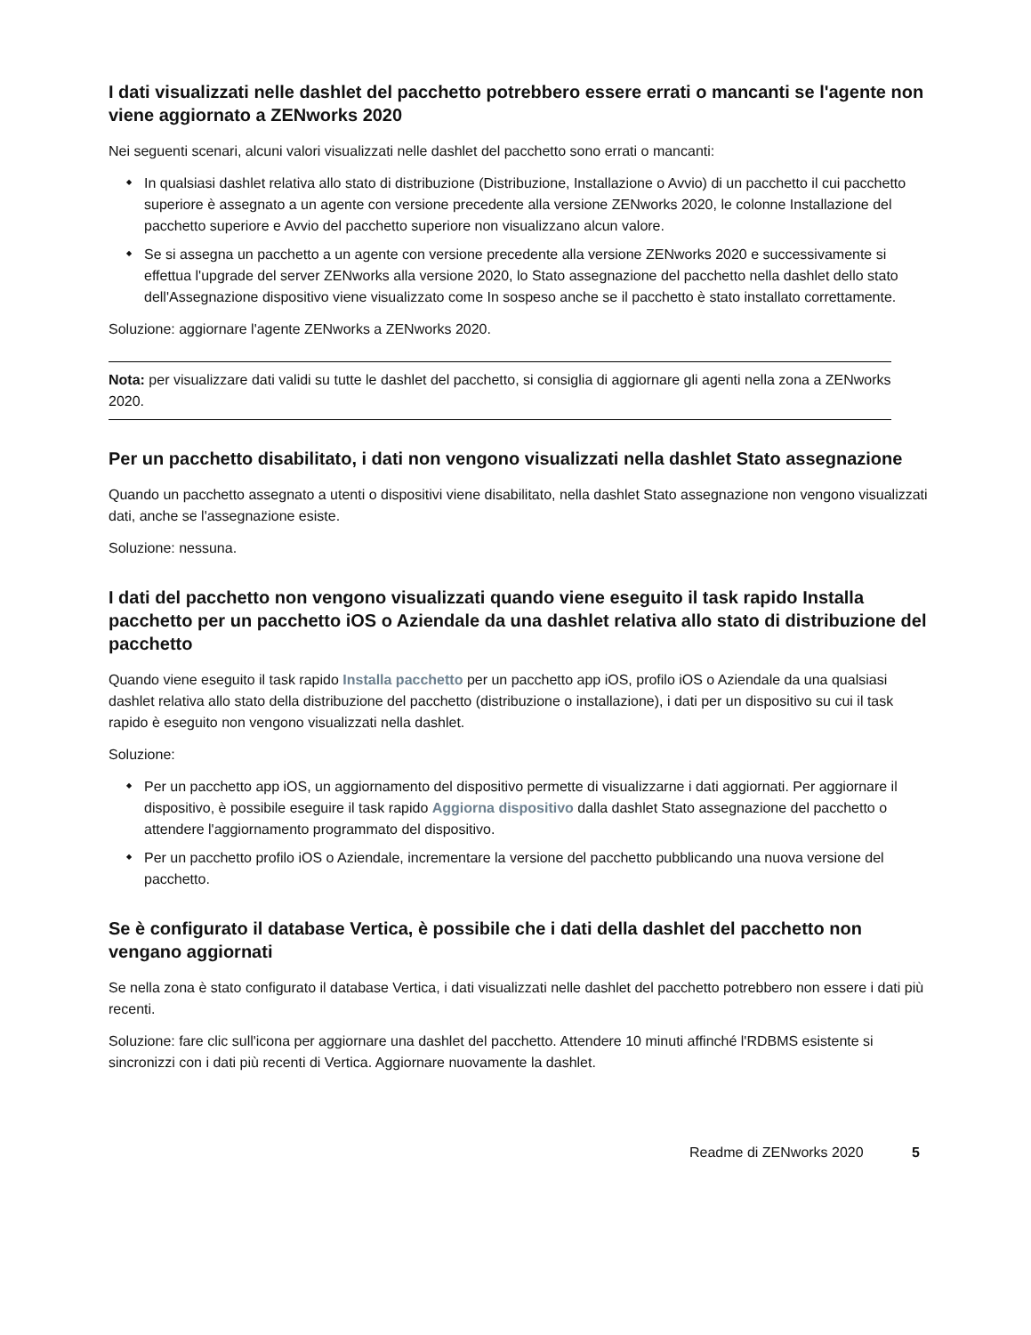I dati visualizzati nelle dashlet del pacchetto potrebbero essere errati o mancanti se l'agente non viene aggiornato a ZENworks 2020
Nei seguenti scenari, alcuni valori visualizzati nelle dashlet del pacchetto sono errati o mancanti:
In qualsiasi dashlet relativa allo stato di distribuzione (Distribuzione, Installazione o Avvio) di un pacchetto il cui pacchetto superiore è assegnato a un agente con versione precedente alla versione ZENworks 2020, le colonne Installazione del pacchetto superiore e Avvio del pacchetto superiore non visualizzano alcun valore.
Se si assegna un pacchetto a un agente con versione precedente alla versione ZENworks 2020 e successivamente si effettua l'upgrade del server ZENworks alla versione 2020, lo Stato assegnazione del pacchetto nella dashlet dello stato dell'Assegnazione dispositivo viene visualizzato come In sospeso anche se il pacchetto è stato installato correttamente.
Soluzione: aggiornare l'agente ZENworks a ZENworks 2020.
Nota: per visualizzare dati validi su tutte le dashlet del pacchetto, si consiglia di aggiornare gli agenti nella zona a ZENworks 2020.
Per un pacchetto disabilitato, i dati non vengono visualizzati nella dashlet Stato assegnazione
Quando un pacchetto assegnato a utenti o dispositivi viene disabilitato, nella dashlet Stato assegnazione non vengono visualizzati dati, anche se l'assegnazione esiste.
Soluzione: nessuna.
I dati del pacchetto non vengono visualizzati quando viene eseguito il task rapido Installa pacchetto per un pacchetto iOS o Aziendale da una dashlet relativa allo stato di distribuzione del pacchetto
Quando viene eseguito il task rapido Installa pacchetto per un pacchetto app iOS, profilo iOS o Aziendale da una qualsiasi dashlet relativa allo stato della distribuzione del pacchetto (distribuzione o installazione), i dati per un dispositivo su cui il task rapido è eseguito non vengono visualizzati nella dashlet.
Soluzione:
Per un pacchetto app iOS, un aggiornamento del dispositivo permette di visualizzarne i dati aggiornati. Per aggiornare il dispositivo, è possibile eseguire il task rapido Aggiorna dispositivo dalla dashlet Stato assegnazione del pacchetto o attendere l'aggiornamento programmato del dispositivo.
Per un pacchetto profilo iOS o Aziendale, incrementare la versione del pacchetto pubblicando una nuova versione del pacchetto.
Se è configurato il database Vertica, è possibile che i dati della dashlet del pacchetto non vengano aggiornati
Se nella zona è stato configurato il database Vertica, i dati visualizzati nelle dashlet del pacchetto potrebbero non essere i dati più recenti.
Soluzione: fare clic sull'icona per aggiornare una dashlet del pacchetto. Attendere 10 minuti affinché l'RDBMS esistente si sincronizzi con i dati più recenti di Vertica. Aggiornare nuovamente la dashlet.
Readme di ZENworks 2020 5